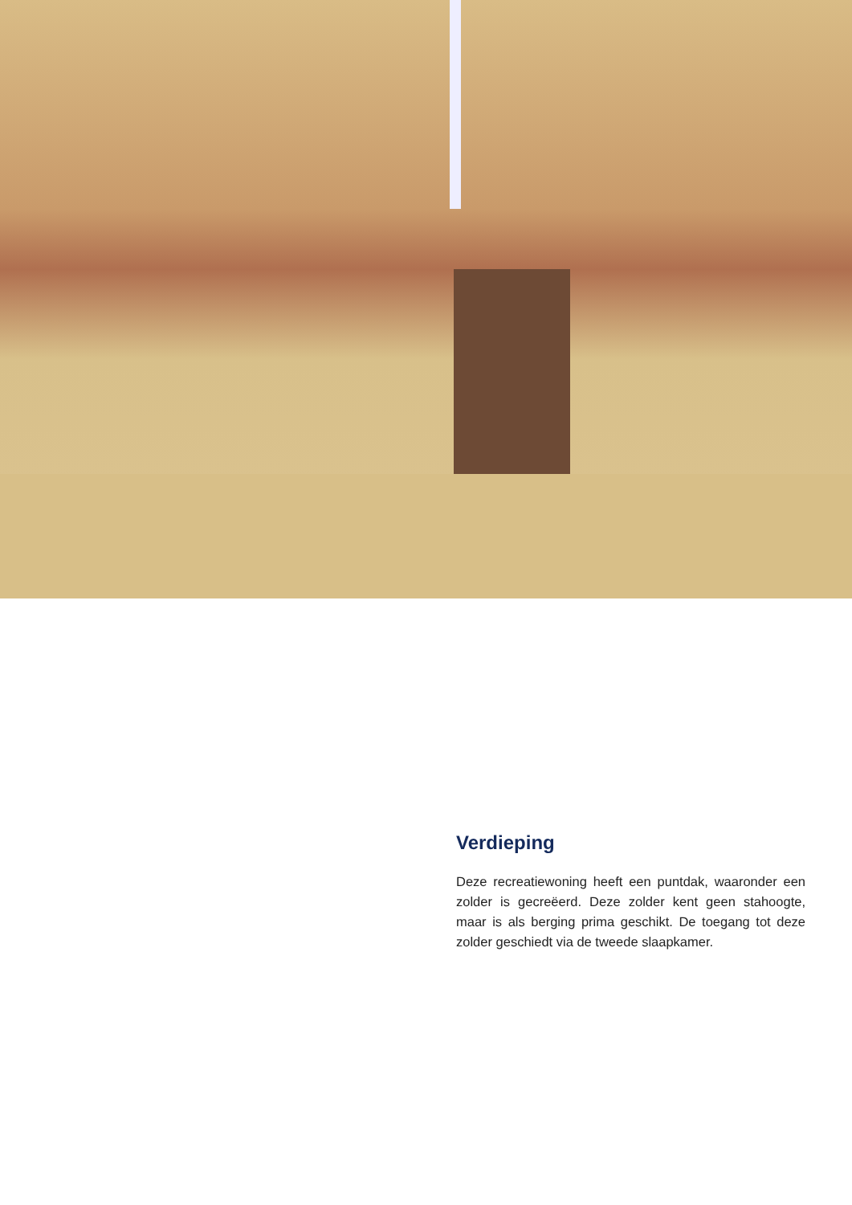Verdieping
Deze recreatiewoning heeft een puntdak, waaronder een zolder is gecreëerd. Deze zolder kent geen stahoogte, maar is als berging prima geschikt. De toegang tot deze zolder geschiedt via de tweede slaapkamer.